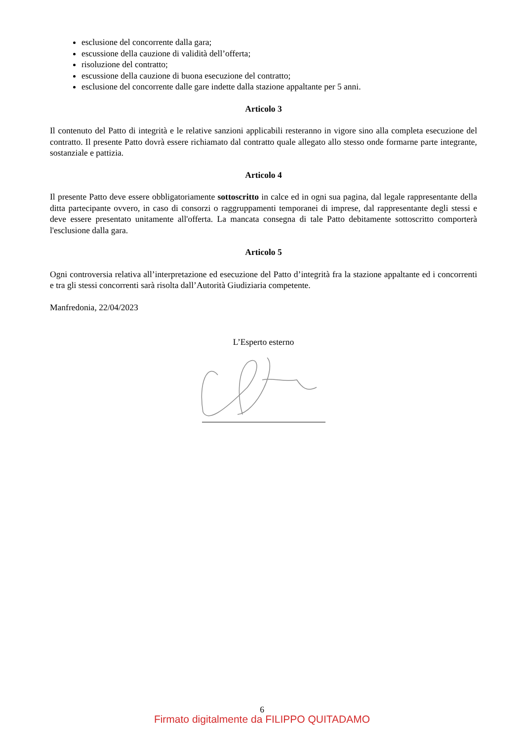esclusione del concorrente dalla gara;
escussione della cauzione di validità dell’offerta;
risoluzione del contratto;
escussione della cauzione di buona esecuzione del contratto;
esclusione del concorrente dalle gare indette dalla stazione appaltante per 5 anni.
Articolo 3
Il contenuto del Patto di integrità e le relative sanzioni applicabili resteranno in vigore sino alla completa esecuzione del contratto. Il presente Patto dovrà essere richiamato dal contratto quale allegato allo stesso onde formarne parte integrante, sostanziale e pattizia.
Articolo 4
Il presente Patto deve essere obbligatoriamente sottoscritto in calce ed in ogni sua pagina, dal legale rappresentante della ditta partecipante ovvero, in caso di consorzi o raggruppamenti temporanei di imprese, dal rappresentante degli stessi e deve essere presentato unitamente all'offerta. La mancata consegna di tale Patto debitamente sottoscritto comporterà l'esclusione dalla gara.
Articolo 5
Ogni controversia relativa all’interpretazione ed esecuzione del Patto d’integrità fra la stazione appaltante ed i concorrenti e tra gli stessi concorrenti sarà risolta dall’Autorità Giudiziaria competente.
Manfredonia, 22/04/2023
L’Esperto esterno
6
Firmato digitalmente da FILIPPO QUITADAMO